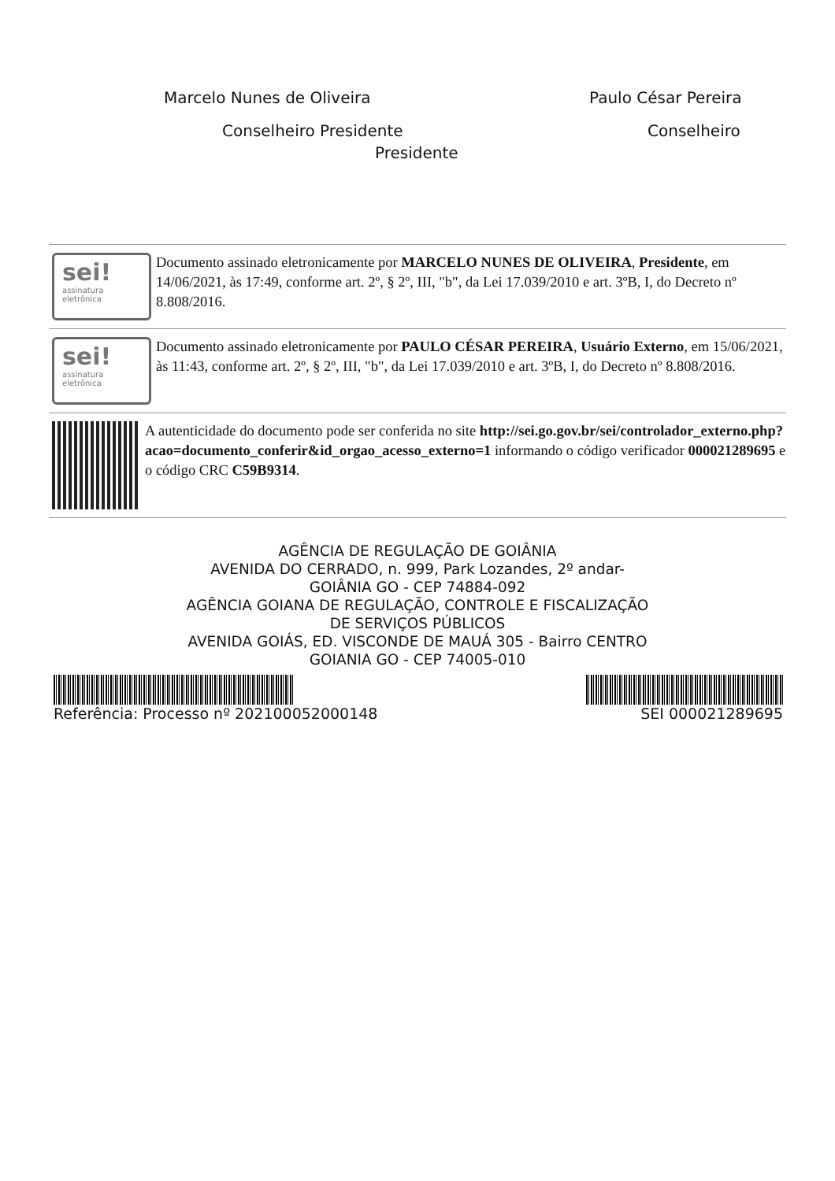Marcelo Nunes de Oliveira Paulo César Pereira
Conselheiro Presidente Conselheiro
Presidente
sei!
assinatura
eletrônica
Documento assinado eletronicamente por MARCELO NUNES DE OLIVEIRA, Presidente, em 14/06/2021, às 17:49, conforme art. 2º, § 2º, III, "b", da Lei 17.039/2010 e art. 3ºB, I, do Decreto nº 8.808/2016.
sei!
assinatura
eletrônica
Documento assinado eletronicamente por PAULO CÉSAR PEREIRA, Usuário Externo, em 15/06/2021, às 11:43, conforme art. 2º, § 2º, III, "b", da Lei 17.039/2010 e art. 3ºB, I, do Decreto nº 8.808/2016.
A autenticidade do documento pode ser conferida no site http://sei.go.gov.br/sei/controlador_externo.php?acao=documento_conferir&id_orgao_acesso_externo=1 informando o código verificador 000021289695 e o código CRC C59B9314.
AGÊNCIA DE REGULAÇÃO DE GOIÂNIA
AVENIDA DO CERRADO, n. 999, Park Lozandes, 2º andar-
GOIÂNIA GO - CEP 74884-092
AGÊNCIA GOIANA DE REGULAÇÃO, CONTROLE E FISCALIZAÇÃO
DE SERVIÇOS PÚBLICOS
AVENIDA GOIÁS, ED. VISCONDE DE MAUÁ 305 - Bairro CENTRO
GOIANIA GO - CEP 74005-010
Referência: Processo nº 202100052000148
SEI 000021289695